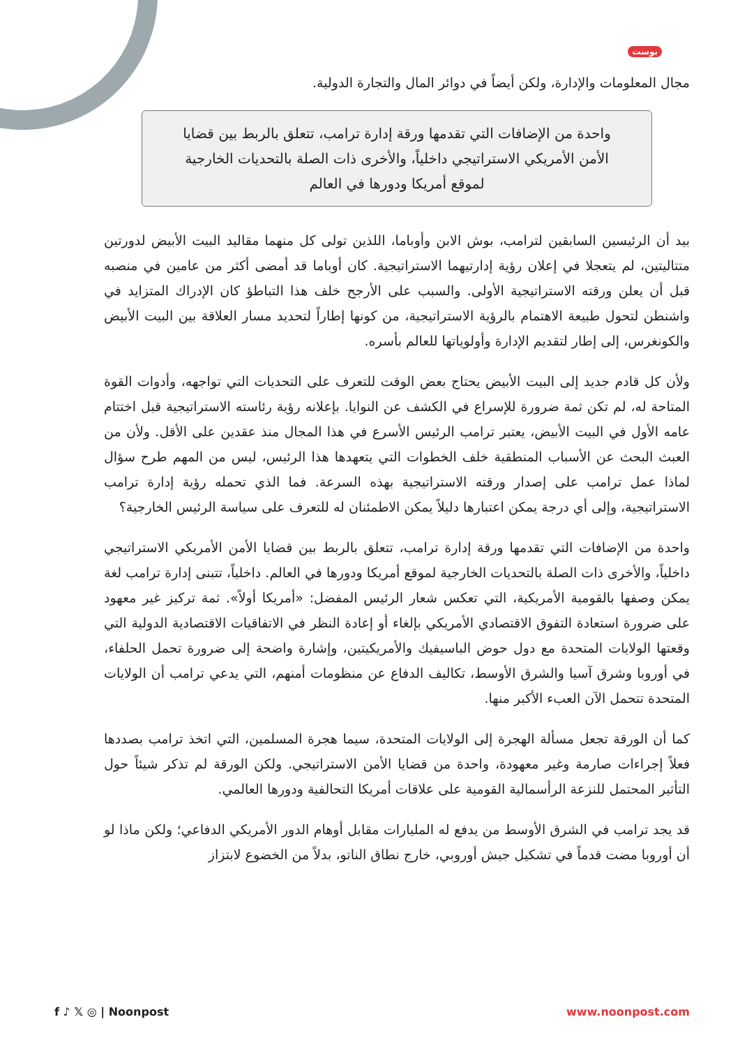بوست
مجال المعلومات والإدارة، ولكن أيضاً في دوائر المال والتجارة الدولية.
واحدة من الإضافات التي تقدمها ورقة إدارة ترامب، تتعلق بالربط بين قضايا الأمن الأمريكي الاستراتيجي داخلياً، والأخرى ذات الصلة بالتحديات الخارجية لموقع أمريكا ودورها في العالم
بيد أن الرئيسين السابقين لترامب، بوش الابن وأوباما، اللذين تولى كل منهما مقاليد البيت الأبيض لدورتين متتاليتين، لم يتعجلا في إعلان رؤية إدارتيهما الاستراتيجية. كان أوباما قد أمضى أكثر من عامين في منصبه قبل أن يعلن ورقته الاستراتيجية الأولى. والسبب على الأرجح خلف هذا التباطؤ كان الإدراك المتزايد في واشنطن لتحول طبيعة الاهتمام بالرؤية الاستراتيجية، من كونها إطاراً لتحديد مسار العلاقة بين البيت الأبيض والكونغرس، إلى إطار لتقديم الإدارة وأولوياتها للعالم بأسره.
ولأن كل قادم جديد إلى البيت الأبيض يحتاج بعض الوقت للتعرف على التحديات التي تواجهه، وأدوات القوة المتاحة له، لم تكن ثمة ضرورة للإسراع في الكشف عن النوايا. بإعلانه رؤية رئاسته الاستراتيجية قبل اختتام عامه الأول في البيت الأبيض، يعتبر ترامب الرئيس الأسرع في هذا المجال منذ عقدين على الأقل. ولأن من العبث البحث عن الأسباب المنطقية خلف الخطوات التي يتعهدها هذا الرئيس، ليس من المهم طرح سؤال لماذا عمل ترامب على إصدار ورقته الاستراتيجية بهذه السرعة. فما الذي تحمله رؤية إدارة ترامب الاستراتيجية، وإلى أي درجة يمكن اعتبارها دليلاً يمكن الاطمئنان له للتعرف على سياسة الرئيس الخارجية؟
واحدة من الإضافات التي تقدمها ورقة إدارة ترامب، تتعلق بالربط بين قضايا الأمن الأمريكي الاستراتيجي داخلياً، والأخرى ذات الصلة بالتحديات الخارجية لموقع أمريكا ودورها في العالم. داخلياً، تتبنى إدارة ترامب لغة يمكن وصفها بالقومية الأمريكية، التي تعكس شعار الرئيس المفضل: «أمريكا أولاً». ثمة تركيز غير معهود على ضرورة استعادة التفوق الاقتصادي الأمريكي بإلغاء أو إعادة النظر في الاتفاقيات الاقتصادية الدولية التي وقعتها الولايات المتحدة مع دول حوض الباسيفيك والأمريكيتين، وإشارة واضحة إلى ضرورة تحمل الحلفاء، في أوروبا وشرق آسيا والشرق الأوسط، تكاليف الدفاع عن منظومات أمنهم، التي يدعي ترامب أن الولايات المتحدة تتحمل الآن العبء الأكبر منها.
كما أن الورقة تجعل مسألة الهجرة إلى الولايات المتحدة، سيما هجرة المسلمين، التي اتخذ ترامب بصددها فعلاً إجراءات صارمة وغير معهودة، واحدة من قضايا الأمن الاستراتيجي. ولكن الورقة لم تذكر شيئاً حول التأثير المحتمل للنزعة الرأسمالية القومية على علاقات أمريكا التحالفية ودورها العالمي.
قد يجد ترامب في الشرق الأوسط من يدفع له المليارات مقابل أوهام الدور الأمريكي الدفاعي؛ ولكن ماذا لو أن أوروبا مضت قدماً في تشكيل جيش أوروبي، خارج نطاق الناتو، بدلاً من الخضوع لابتزاز
f ♪ 𝕏 ◎ | Noonpost www.noonpost.com